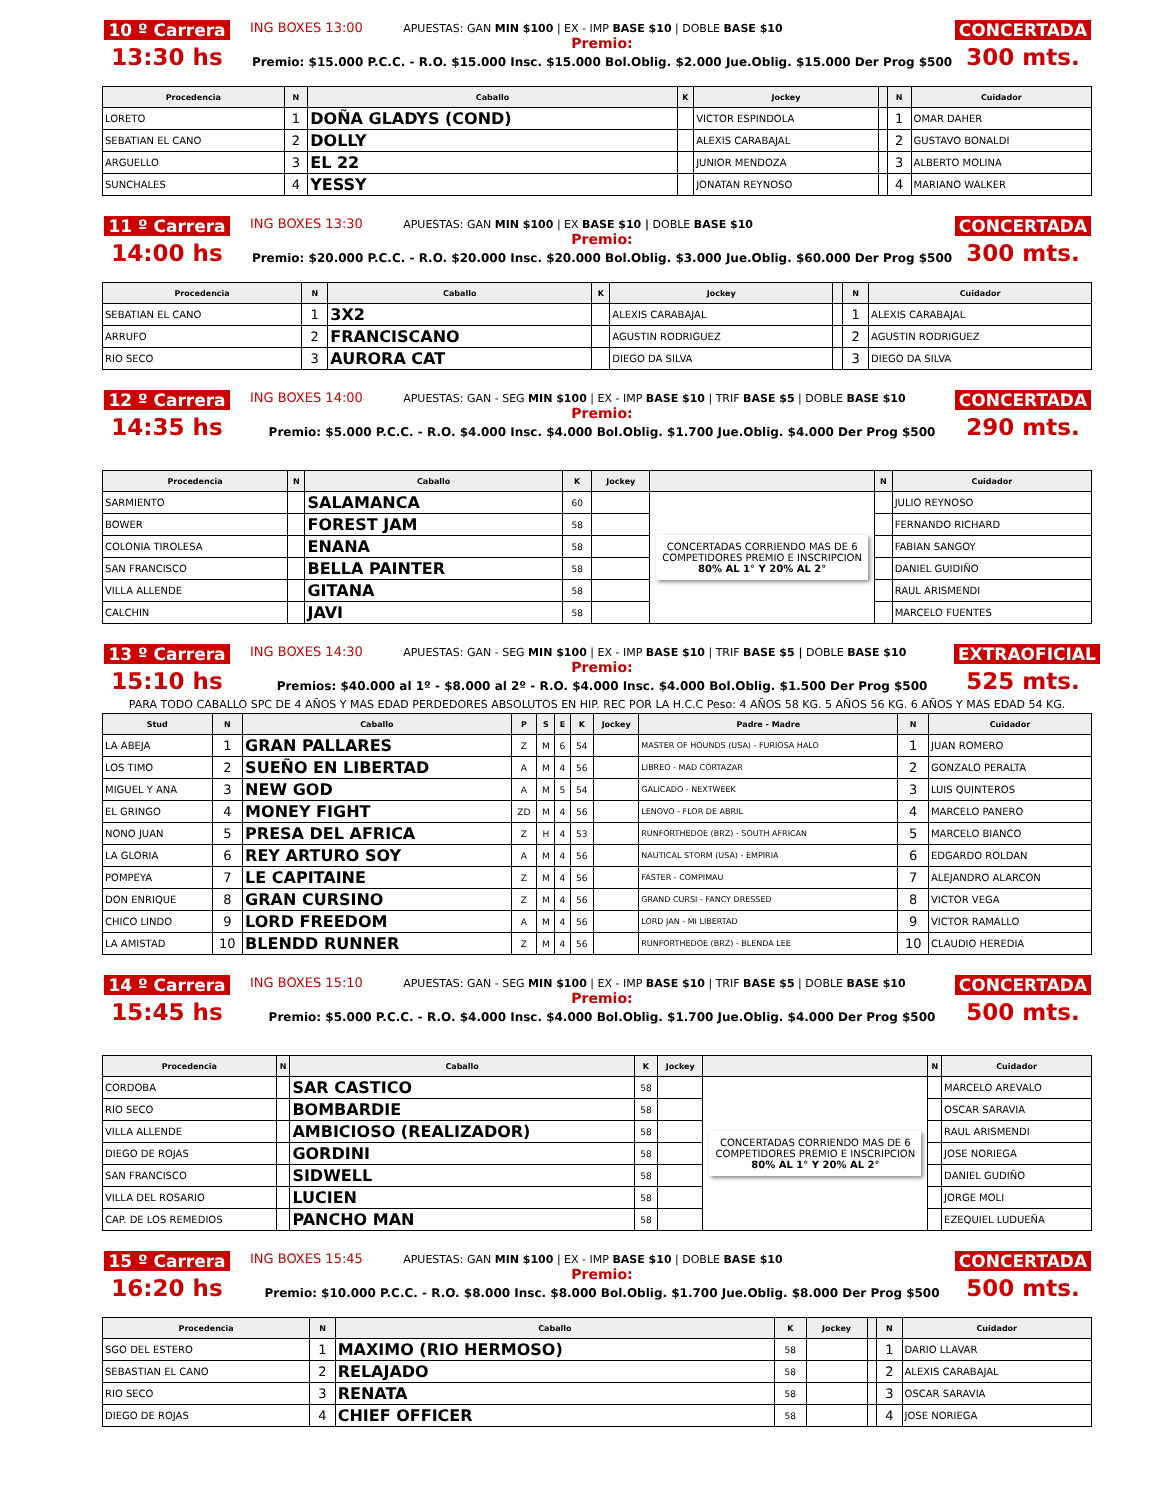10 º Carrera
13:30 hs
ING BOXES 13:00 APUESTAS: GAN MIN $100 | EX - IMP BASE $10 | DOBLE BASE $10
Premio:
Premio: $15.000 P.C.C. - R.O. $15.000 Insc. $15.000 Bol.Oblig. $2.000 Jue.Oblig. $15.000 Der Prog $500
CONCERTADA
300 mts.
| Procedencia | N | Caballo | K | Jockey | | N | Cuidador |
| --- | --- | --- | --- | --- | --- | --- | --- |
| LORETO | 1 | DOÑA GLADYS (COND) | | VICTOR ESPINDOLA | | 1 | OMAR DAHER |
| SEBATIAN EL CANO | 2 | DOLLY | | ALEXIS CARABAJAL | | 2 | GUSTAVO BONALDI |
| ARGUELLO | 3 | EL 22 | | JUNIOR MENDOZA | | 3 | ALBERTO MOLINA |
| SUNCHALES | 4 | YESSY | | JONATAN REYNOSO | | 4 | MARIANO WALKER |
11 º Carrera
14:00 hs
ING BOXES 13:30 APUESTAS: GAN MIN $100 | EX BASE $10 | DOBLE BASE $10
Premio:
Premio: $20.000 P.C.C. - R.O. $20.000 Insc. $20.000 Bol.Oblig. $3.000 Jue.Oblig. $60.000 Der Prog $500
CONCERTADA
300 mts.
| Procedencia | N | Caballo | K | Jockey | | N | Cuidador |
| --- | --- | --- | --- | --- | --- | --- | --- |
| SEBATIAN EL CANO | 1 | 3X2 | | ALEXIS CARABAJAL | | 1 | ALEXIS CARABAJAL |
| ARRUFO | 2 | FRANCISCANO | | AGUSTIN RODRIGUEZ | | 2 | AGUSTIN RODRIGUEZ |
| RIO SECO | 3 | AURORA CAT | | DIEGO DA SILVA | | 3 | DIEGO DA SILVA |
12 º Carrera
14:35 hs
ING BOXES 14:00 APUESTAS: GAN - SEG MIN $100 | EX - IMP BASE $10 | TRIF BASE $5 | DOBLE BASE $10
Premio:
Premio: $5.000 P.C.C. - R.O. $4.000 Insc. $4.000 Bol.Oblig. $1.700 Jue.Oblig. $4.000 Der Prog $500
CONCERTADA
290 mts.
| Procedencia | N | Caballo | K | Jockey | | N | Cuidador |
| --- | --- | --- | --- | --- | --- | --- | --- |
| SARMIENTO | | SALAMANCA | 60 | | CONCERTADAS CORRIENDO MAS DE 6 COMPETIDORES PREMIO E INSCRIPCION 80% AL 1° Y 20% AL 2° | | JULIO REYNOSO |
| BOWER | | FOREST JAM | 58 | | | | FERNANDO RICHARD |
| COLONIA TIROLESA | | ENANA | 58 | | | | FABIAN SANGOY |
| SAN FRANCISCO | | BELLA PAINTER | 58 | | | | DANIEL GUIDIÑO |
| VILLA ALLENDE | | GITANA | 58 | | | | RAUL ARISMENDI |
| CALCHIN | | JAVI | 58 | | | | MARCELO FUENTES |
13 º Carrera
15:10 hs
ING BOXES 14:30 APUESTAS: GAN - SEG MIN $100 | EX - IMP BASE $10 | TRIF BASE $5 | DOBLE BASE $10
Premio:
Premios: $40.000 al 1º - $8.000 al 2º - R.O. $4.000 Insc. $4.000 Bol.Oblig. $1.500 Der Prog $500
EXTRAOFICIAL
525 mts.
PARA TODO CABALLO SPC DE 4 AÑOS Y MAS EDAD PERDEDORES ABSOLUTOS EN HIP. REC POR LA H.C.C Peso: 4 AÑOS 58 KG. 5 AÑOS 56 KG. 6 AÑOS Y MAS EDAD 54 KG.
| Stud | N | Caballo | P | S | E | K | Jockey | Padre - Madre | N | Cuidador |
| --- | --- | --- | --- | --- | --- | --- | --- | --- | --- | --- |
| LA ABEJA | 1 | GRAN PALLARES | Z | M | 6 | 54 | | MASTER OF HOUNDS (USA) - FURIOSA HALO | 1 | JUAN ROMERO |
| LOS TIMO | 2 | SUEÑO EN LIBERTAD | A | M | 4 | 56 | | LIBREO - MAD CORTAZAR | 2 | GONZALO PERALTA |
| MIGUEL Y ANA | 3 | NEW GOD | A | M | 5 | 54 | | GALICADO - NEXTWEEK | 3 | LUIS QUINTEROS |
| EL GRINGO | 4 | MONEY FIGHT | ZD | M | 4 | 56 | | LENOVO - FLOR DE ABRIL | 4 | MARCELO PANERO |
| NONO JUAN | 5 | PRESA DEL AFRICA | Z | H | 4 | 53 | | RUNFORTHEDOE (BRZ) - SOUTH AFRICAN | 5 | MARCELO BIANCO |
| LA GLORIA | 6 | REY ARTURO SOY | A | M | 4 | 56 | | NAUTICAL STORM (USA) - EMPIRIA | 6 | EDGARDO ROLDAN |
| POMPEYA | 7 | LE CAPITAINE | Z | M | 4 | 56 | | FASTER - COMPIMAU | 7 | ALEJANDRO ALARCON |
| DON ENRIQUE | 8 | GRAN CURSINO | Z | M | 4 | 56 | | GRAND CURSI - FANCY DRESSED | 8 | VICTOR VEGA |
| CHICO LINDO | 9 | LORD FREEDOM | A | M | 4 | 56 | | LORD JAN - MI LIBERTAD | 9 | VICTOR RAMALLO |
| LA AMISTAD | 10 | BLENDD RUNNER | Z | M | 4 | 56 | | RUNFORTHEDOE (BRZ) - BLENDA LEE | 10 | CLAUDIO HEREDIA |
14 º Carrera
15:45 hs
ING BOXES 15:10 APUESTAS: GAN - SEG MIN $100 | EX - IMP BASE $10 | TRIF BASE $5 | DOBLE BASE $10
Premio:
Premio: $5.000 P.C.C. - R.O. $4.000 Insc. $4.000 Bol.Oblig. $1.700 Jue.Oblig. $4.000 Der Prog $500
CONCERTADA
500 mts.
| Procedencia | N | Caballo | K | Jockey | | N | Cuidador |
| --- | --- | --- | --- | --- | --- | --- | --- |
| CORDOBA | | SAR CASTICO | 58 | | CONCERTADAS CORRIENDO MAS DE 6 COMPETIDORES PREMIO E INSCRIPCION 80% AL 1° Y 20% AL 2° | | MARCELO AREVALO |
| RIO SECO | | BOMBARDIE | 58 | | | | OSCAR SARAVIA |
| VILLA ALLENDE | | AMBICIOSO (REALIZADOR) | 58 | | | | RAUL ARISMENDI |
| DIEGO DE ROJAS | | GORDINI | 58 | | | | JOSE NORIEGA |
| SAN FRANCISCO | | SIDWELL | 58 | | | | DANIEL GUDIÑO |
| VILLA DEL ROSARIO | | LUCIEN | 58 | | | | JORGE MOLI |
| CAP. DE LOS REMEDIOS | | PANCHO MAN | 58 | | | | EZEQUIEL LUDUEÑA |
15 º Carrera
16:20 hs
ING BOXES 15:45 APUESTAS: GAN MIN $100 | EX - IMP BASE $10 | DOBLE BASE $10
Premio:
Premio: $10.000 P.C.C. - R.O. $8.000 Insc. $8.000 Bol.Oblig. $1.700 Jue.Oblig. $8.000 Der Prog $500
CONCERTADA
500 mts.
| Procedencia | N | Caballo | K | Jockey | | N | Cuidador |
| --- | --- | --- | --- | --- | --- | --- | --- |
| SGO DEL ESTERO | 1 | MAXIMO (RIO HERMOSO) | 58 | | | 1 | DARIO LLAVAR |
| SEBASTIAN EL CANO | 2 | RELAJADO | 58 | | | 2 | ALEXIS CARABAJAL |
| RIO SECO | 3 | RENATA | 58 | | | 3 | OSCAR SARAVIA |
| DIEGO DE ROJAS | 4 | CHIEF OFFICER | 58 | | | 4 | JOSE NORIEGA |